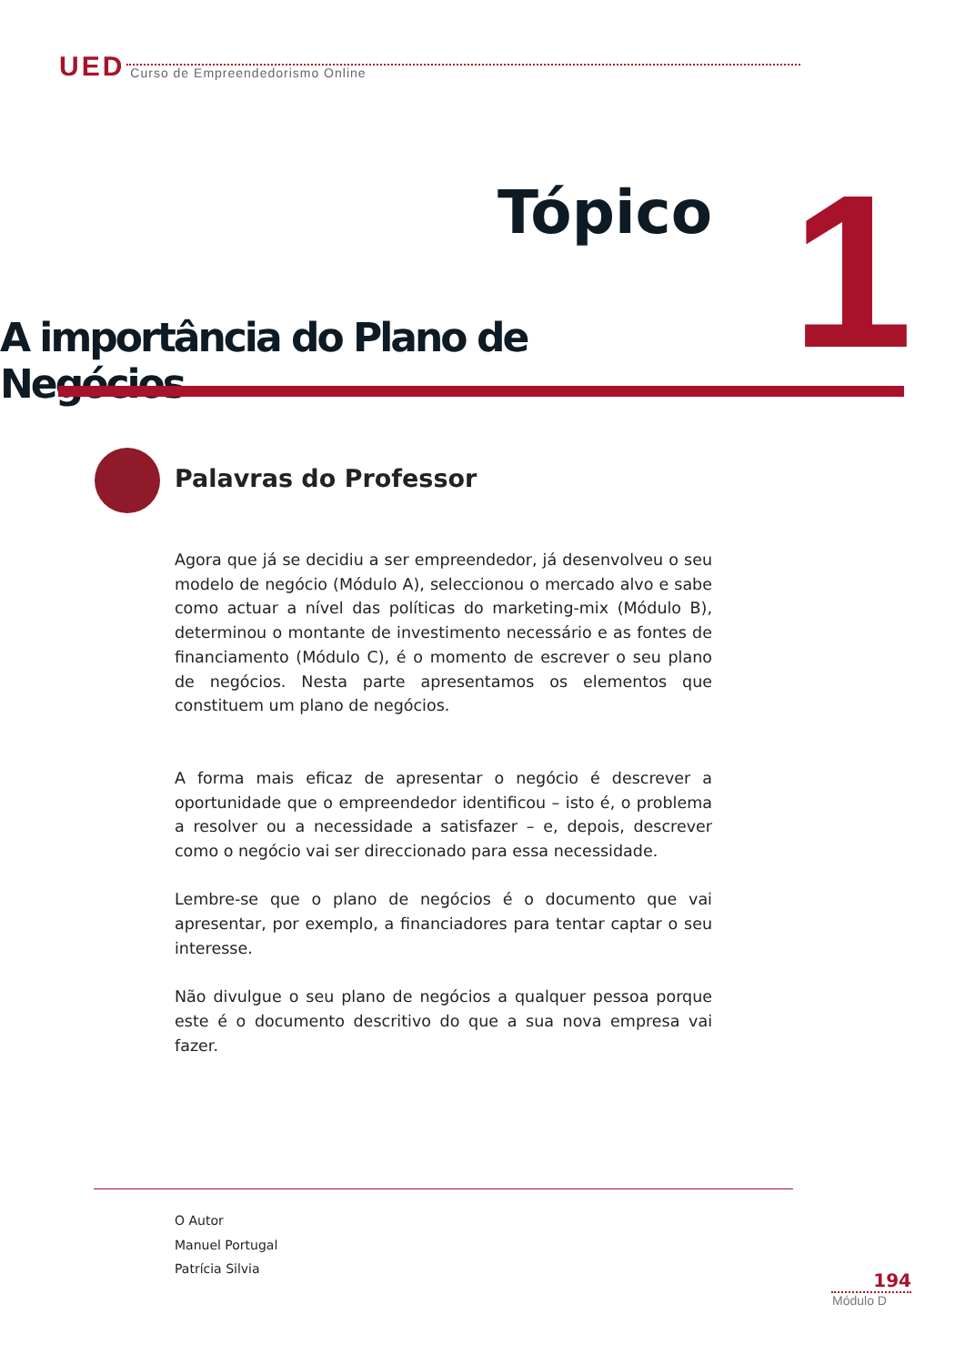UED Curso de Empreendedorismo Online
Tópico 1
A importância do Plano de Negócios
Palavras do Professor
Agora que já se decidiu a ser empreendedor, já desenvolveu o seu modelo de negócio (Módulo A), seleccionou o mercado alvo e sabe como actuar a nível das políticas do marketing-mix (Módulo B), determinou o montante de investimento necessário e as fontes de financiamento (Módulo C), é o momento de escrever o seu plano de negócios. Nesta parte apresentamos os elementos que constituem um plano de negócios.
A forma mais eficaz de apresentar o negócio é descrever a oportunidade que o empreendedor identificou – isto é, o problema a resolver ou a necessidade a satisfazer – e, depois, descrever como o negócio vai ser direccionado para essa necessidade.
Lembre-se que o plano de negócios é o documento que vai apresentar, por exemplo, a financiadores para tentar captar o seu interesse.
Não divulgue o seu plano de negócios a qualquer pessoa porque este é o documento descritivo do que a sua nova empresa vai fazer.
O Autor
Manuel Portugal
Patrícia Silvia
194
Módulo D